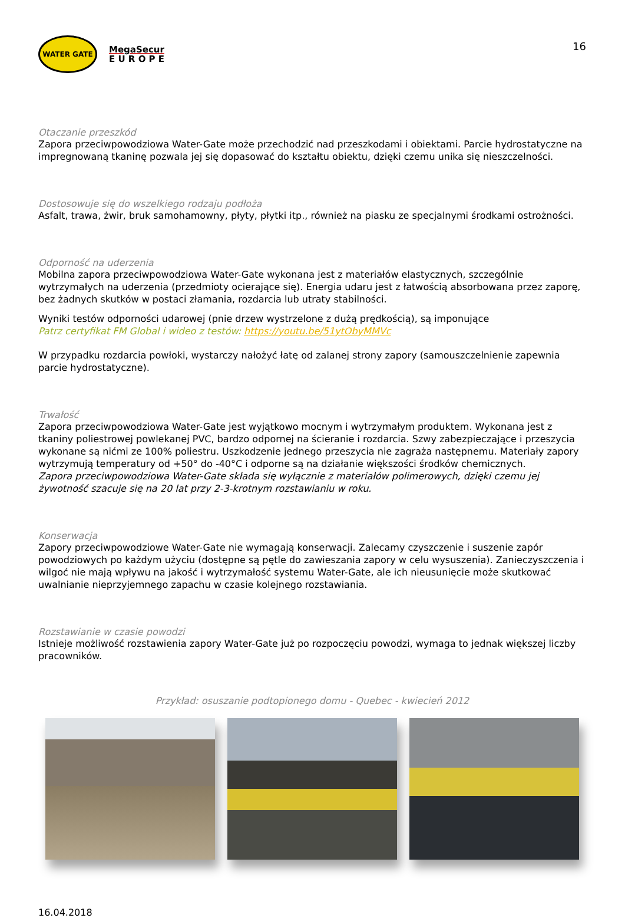WATER GATE
MegaSecur
E U R O P E
16
Otaczanie przeszkód
Zapora przeciwpowodziowa Water-Gate może przechodzić nad przeszkodami i obiektami. Parcie hydrostatyczne na impregnowaną tkaninę pozwala jej się dopasować do kształtu obiektu, dzięki czemu unika się nieszczelności.
Dostosowuje się do wszelkiego rodzaju podłoża
Asfalt, trawa, żwir, bruk samohamowny, płyty, płytki itp., również na piasku ze specjalnymi środkami ostrożności.
Odporność na uderzenia
Mobilna zapora przeciwpowodziowa Water-Gate wykonana jest z materiałów elastycznych, szczególnie wytrzymałych na uderzenia (przedmioty ocierające się). Energia udaru jest z łatwością absorbowana przez zaporę, bez żadnych skutków w postaci złamania, rozdarcia lub utraty stabilności.
Wyniki testów odporności udarowej (pnie drzew wystrzelone z dużą prędkością), są imponujące
Patrz certyfikat FM Global i wideo z testów: https://youtu.be/51ytObyMMVc
W przypadku rozdarcia powłoki, wystarczy nałożyć łatę od zalanej strony zapory (samouszczelnienie zapewnia parcie hydrostatyczne).
Trwałość
Zapora przeciwpowodziowa Water-Gate jest wyjątkowo mocnym i wytrzymałym produktem. Wykonana jest z tkaniny poliestrowej powlekanej PVC, bardzo odpornej na ścieranie i rozdarcia. Szwy zabezpieczające i przeszycia wykonane są nićmi ze 100% poliestru. Uszkodzenie jednego przeszycia nie zagraża następnemu. Materiały zapory wytrzymują temperatury od +50° do -40°C i odporne są na działanie większości środków chemicznych.
Zapora przeciwpowodziowa Water-Gate składa się wyłącznie z materiałów polimerowych, dzięki czemu jej żywotność szacuje się na 20 lat przy 2-3-krotnym rozstawianiu w roku.
Konserwacja
Zapory przeciwpowodziowe Water-Gate nie wymagają konserwacji. Zalecamy czyszczenie i suszenie zapór powodziowych po każdym użyciu (dostępne są pętle do zawieszania zapory w celu wysuszenia). Zanieczyszczenia i wilgoć nie mają wpływu na jakość i wytrzymałość systemu Water-Gate, ale ich nieusunięcie może skutkować uwalnianie nieprzyjemnego zapachu w czasie kolejnego rozstawiania.
Rozstawianie w czasie powodzi
Istnieje możliwość rozstawienia zapory Water-Gate już po rozpoczęciu powodzi, wymaga to jednak większej liczby pracowników.
Przykład: osuszanie podtopionego domu - Quebec - kwiecień 2012
16.04.2018